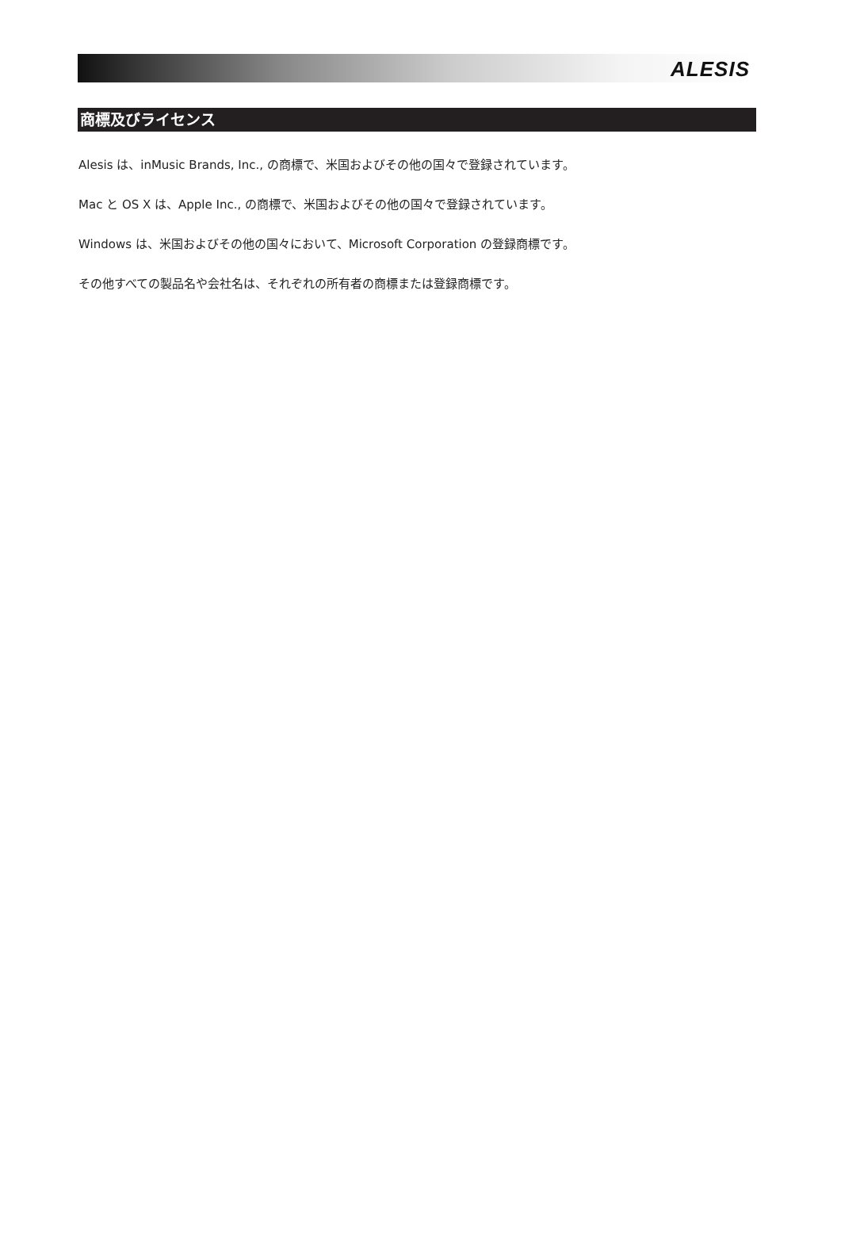ALESIS
商標及びライセンス
Alesis は、inMusic Brands, Inc., の商標で、米国およびその他の国々で登録されています。
Mac と OS X は、Apple Inc., の商標で、米国およびその他の国々で登録されています。
Windows は、米国およびその他の国々において、Microsoft Corporation の登録商標です。
その他すべての製品名や会社名は、それぞれの所有者の商標または登録商標です。